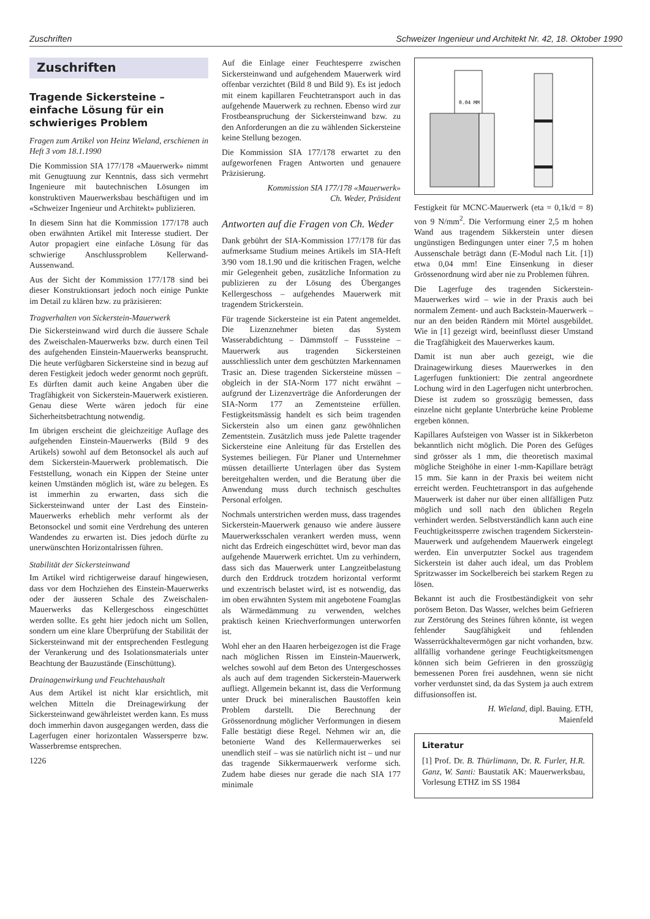Zuschriften Schweizer Ingenieur und Architekt Nr. 42, 18. Oktober 1990
Zuschriften
Tragende Sickersteine – einfache Lösung für ein schwieriges Problem
Fragen zum Artikel von Heinz Wieland, erschienen in Heft 3 vom 18.1.1990
Die Kommission SIA 177/178 «Mauerwerk» nimmt mit Genugtuung zur Kenntnis, dass sich vermehrt Ingenieure mit bautechnischen Lösungen im konstruktiven Mauerwerksbau beschäftigen und im «Schweizer Ingenieur und Architekt» publizieren.
In diesem Sinn hat die Kommission 177/178 auch oben erwähnten Artikel mit Interesse studiert. Der Autor propagiert eine einfache Lösung für das schwierige Anschlussproblem Kellerwand-Aussenwand.
Aus der Sicht der Kommission 177/178 sind bei dieser Konstruktionsart jedoch noch einige Punkte im Detail zu klären bzw. zu präzisieren:
Tragverhalten von Sickerstein-Mauerwerk
Die Sickersteinwand wird durch die äussere Schale des Zweischalen-Mauerwerks bzw. durch einen Teil des aufgehenden Einstein-Mauerwerks beansprucht. Die heute verfügbaren Sickersteine sind in bezug auf deren Festigkeit jedoch weder genormt noch geprüft. Es dürften damit auch keine Angaben über die Tragfähigkeit von Sickerstein-Mauerwerk existieren. Genau diese Werte wären jedoch für eine Sicherheitsbetrachtung notwendig.
Im übrigen erscheint die gleichzeitige Auflage des aufgehenden Einstein-Mauerwerks (Bild 9 des Artikels) sowohl auf dem Betonsockel als auch auf dem Sickerstein-Mauerwerk problematisch. Die Feststellung, wonach ein Kippen der Steine unter keinen Umständen möglich ist, wäre zu belegen. Es ist immerhin zu erwarten, dass sich die Sickersteinwand unter der Last des Einstein-Mauerwerks erheblich mehr verformt als der Betonsockel und somit eine Verdrehung des unteren Wandendes zu erwarten ist. Dies jedoch dürfte zu unerwünschten Horizontalrissen führen.
Stabilität der Sickersteinwand
Im Artikel wird richtigerweise darauf hingewiesen, dass vor dem Hochziehen des Einstein-Mauerwerks oder der äusseren Schale des Zweischalen-Mauerwerks das Kellergeschoss eingeschüttet werden sollte. Es geht hier jedoch nicht um Sollen, sondern um eine klare Überprüfung der Stabilität der Sickersteinwand mit der entsprechenden Festlegung der Verankerung und des Isolationsmaterials unter Beachtung der Bauzustände (Einschüttung).
Drainagenwirkung und Feuchtehaushalt
Aus dem Artikel ist nicht klar ersichtlich, mit welchen Mitteln die Dreinagewirkung der Sickersteinwand gewährleistet werden kann. Es muss doch immerhin davon ausgegangen werden, dass die Lagerfugen einer horizontalen Wassersperre bzw. Wasserbremse entsprechen.
1226
Auf die Einlage einer Feuchtesperre zwischen Sickersteinwand und aufgehendem Mauerwerk wird offenbar verzichtet (Bild 8 und Bild 9). Es ist jedoch mit einem kapillaren Feuchtetransport auch in das aufgehende Mauerwerk zu rechnen. Ebenso wird zur Frostbeanspruchung der Sickersteinwand bzw. zu den Anforderungen an die zu wählenden Sickersteine keine Stellung bezogen.
Die Kommission SIA 177/178 erwartet zu den aufgeworfenen Fragen Antworten und genauere Präzisierung.
Kommission SIA 177/178 «Mauerwerk»
Ch. Weder, Präsident
Antworten auf die Fragen von Ch. Weder
Dank gebührt der SIA-Kommission 177/178 für das aufmerksame Studium meines Artikels im SIA-Heft 3/90 vom 18.1.90 und die kritischen Fragen, welche mir Gelegenheit geben, zusätzliche Information zu publizieren zu der Lösung des Überganges Kellergeschoss – aufgehendes Mauerwerk mit tragendem Strickerstein.
Für tragende Sickersteine ist ein Patent angemeldet. Die Lizenznehmer bieten das System Wasserabdichtung – Dämmstoff – Fusssteine – Mauerwerk aus tragenden Sickersteinen ausschliesslich unter dem geschützten Markennamen Trasic an. Diese tragenden Sickersteine müssen – obgleich in der SIA-Norm 177 nicht erwähnt – aufgrund der Lizenzverträge die Anforderungen der SIA-Norm 177 an Zementsteine erfüllen. Festigkeitsmässig handelt es sich beim tragenden Sickerstein also um einen ganz gewöhnlichen Zementstein. Zusätzlich muss jede Palette tragender Sickersteine eine Anleitung für das Erstellen des Systemes beiliegen. Für Planer und Unternehmer müssen detaillierte Unterlagen über das System bereitgehalten werden, und die Beratung über die Anwendung muss durch technisch geschultes Personal erfolgen.
Nochmals unterstrichen werden muss, dass tragendes Sickerstein-Mauerwerk genauso wie andere äussere Mauerwerksschalen verankert werden muss, wenn nicht das Erdreich eingeschüttet wird, bevor man das aufgehende Mauerwerk errichtet. Um zu verhindern, dass sich das Mauerwerk unter Langzeitbelastung durch den Erddruck trotzdem horizontal verformt und exzentrisch belastet wird, ist es notwendig, das im oben erwähnten System mit angebotene Foamglas als Wärmedämmung zu verwenden, welches praktisch keinen Kriechverformungen unterworfen ist.
Wohl eher an den Haaren herbeigezogen ist die Frage nach möglichen Rissen im Einstein-Mauerwerk, welches sowohl auf dem Beton des Untergeschosses als auch auf dem tragenden Sickerstein-Mauerwerk aufliegt. Allgemein bekannt ist, dass die Verformung unter Druck bei mineralischen Baustoffen kein Problem darstellt. Die Berechnung der Grössenordnung möglicher Verformungen in diesem Falle bestätigt diese Regel. Nehmen wir an, die betonierte Wand des Kellermauerwerkes sei unendlich steif – was sie natürlich nicht ist – und nur das tragende Sikkermauerwerk verforme sich. Zudem habe dieses nur gerade die nach SIA 177 minimale
0.04 MM
Festigkeit für MCNC-Mauerwerk (eta = 0,1k/d = 8) von 9 N/mm<sup>2</sup>. Die Verformung einer 2,5 m hohen Wand aus tragendem Sikkerstein unter diesen ungünstigen Bedingungen unter einer 7,5 m hohen Aussenschale beträgt dann (E-Modul nach Lit. [1]) etwa 0,04 mm! Eine Einsenkung in dieser Grössenordnung wird aber nie zu Problemen führen.
Die Lagerfuge des tragenden Sickerstein-Mauerwerkes wird – wie in der Praxis auch bei normalem Zement- und auch Backstein-Mauerwerk – nur an den beiden Rändern mit Mörtel ausgebildet. Wie in [1] gezeigt wird, beeinflusst dieser Umstand die Tragfähigkeit des Mauerwerkes kaum.
Damit ist nun aber auch gezeigt, wie die Drainagewirkung dieses Mauerwerkes in den Lagerfugen funktioniert: Die zentral angeordnete Lochung wird in den Lagerfugen nicht unterbrochen. Diese ist zudem so grosszügig bemessen, dass einzelne nicht geplante Unterbrüche keine Probleme ergeben können.
Kapillares Aufsteigen von Wasser ist in Sikkerbeton bekanntlich nicht möglich. Die Poren des Gefüges sind grösser als 1 mm, die theoretisch maximal mögliche Steighöhe in einer 1-mm-Kapillare beträgt 15 mm. Sie kann in der Praxis bei weitem nicht erreicht werden. Feuchtetransport in das aufgehende Mauerwerk ist daher nur über einen allfälligen Putz möglich und soll nach den üblichen Regeln verhindert werden. Selbstverständlich kann auch eine Feuchtigkeitssperre zwischen tragendem Sickerstein-Mauerwerk und aufgehendem Mauerwerk eingelegt werden. Ein unverputzter Sockel aus tragendem Sickerstein ist daher auch ideal, um das Problem Spritzwasser im Sockelbereich bei starkem Regen zu lösen.
Bekannt ist auch die Frostbeständigkeit von sehr porösem Beton. Das Wasser, welches beim Gefrieren zur Zerstörung des Steines führen könnte, ist wegen fehlender Saugfähigkeit und fehlenden Wasserrückhaltevermögen gar nicht vorhanden, bzw. allfällig vorhandene geringe Feuchtigkeitsmengen können sich beim Gefrieren in den grosszügig bemessenen Poren frei ausdehnen, wenn sie nicht vorher verdunstet sind, da das System ja auch extrem diffusionsoffen ist.
H. Wieland, dipl. Bauing. ETH,
Maienfeld
Literatur
[1] Prof. Dr. B. Thürlimann, Dr. R. Furler, H.R. Ganz, W. Santi: Baustatik AK: Mauerwerksbau, Vorlesung ETHZ im SS 1984